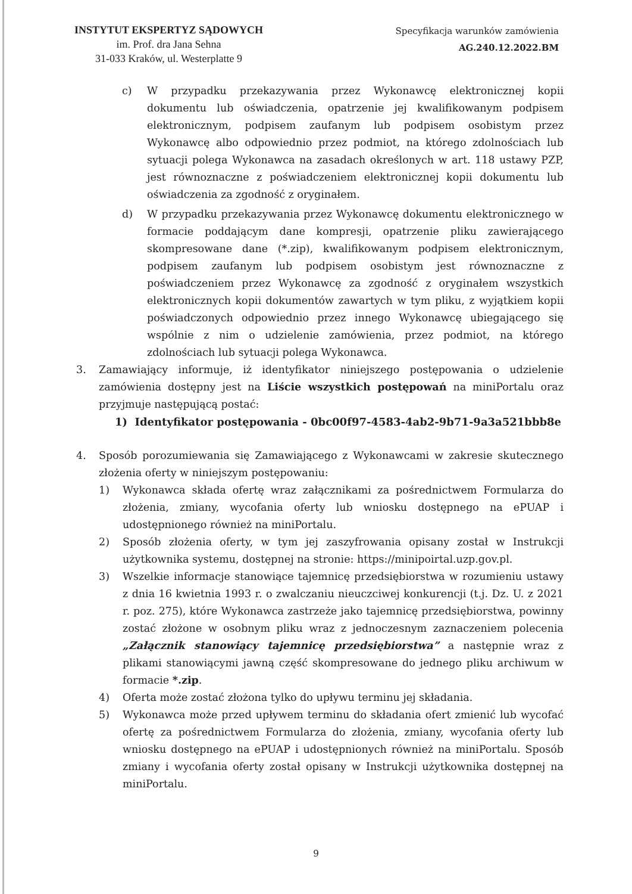INSTYTUT EKSPERTYZ SĄDOWYCH
im. Prof. dra Jana Sehna
31-033 Kraków, ul. Westerplatte 9
Specyfikacja warunków zamówienia
AG.240.12.2022.BM
c) W przypadku przekazywania przez Wykonawcę elektronicznej kopii dokumentu lub oświadczenia, opatrzenie jej kwalifikowanym podpisem elektronicznym, podpisem zaufanym lub podpisem osobistym przez Wykonawcę albo odpowiednio przez podmiot, na którego zdolnościach lub sytuacji polega Wykonawca na zasadach określonych w art. 118 ustawy PZP, jest równoznaczne z poświadczeniem elektronicznej kopii dokumentu lub oświadczenia za zgodność z oryginałem.
d) W przypadku przekazywania przez Wykonawcę dokumentu elektronicznego w formacie poddającym dane kompresji, opatrzenie pliku zawierającego skompresowane dane (*.zip), kwalifikowanym podpisem elektronicznym, podpisem zaufanym lub podpisem osobistym jest równoznaczne z poświadczeniem przez Wykonawcę za zgodność z oryginałem wszystkich elektronicznych kopii dokumentów zawartych w tym pliku, z wyjątkiem kopii poświadczonych odpowiednio przez innego Wykonawcę ubiegającego się wspólnie z nim o udzielenie zamówienia, przez podmiot, na którego zdolnościach lub sytuacji polega Wykonawca.
3. Zamawiający informuje, iż identyfikator niniejszego postępowania o udzielenie zamówienia dostępny jest na Liście wszystkich postępowań na miniPortalu oraz przyjmuje następującą postać:
1) Identyfikator postępowania - 0bc00f97-4583-4ab2-9b71-9a3a521bbb8e
4. Sposób porozumiewania się Zamawiającego z Wykonawcami w zakresie skutecznego złożenia oferty w niniejszym postępowaniu:
1) Wykonawca składa ofertę wraz załącznikami za pośrednictwem Formularza do złożenia, zmiany, wycofania oferty lub wniosku dostępnego na ePUAP i udostępnionego również na miniPortalu.
2) Sposób złożenia oferty, w tym jej zaszyfrowania opisany został w Instrukcji użytkownika systemu, dostępnej na stronie: https://minipoirtal.uzp.gov.pl.
3) Wszelkie informacje stanowiące tajemnicę przedsiębiorstwa w rozumieniu ustawy z dnia 16 kwietnia 1993 r. o zwalczaniu nieuczciwej konkurencji (t.j. Dz. U. z 2021 r. poz. 275), które Wykonawca zastrzeże jako tajemnicę przedsiębiorstwa, powinny zostać złożone w osobnym pliku wraz z jednoczesnym zaznaczeniem polecenia „Załącznik stanowiący tajemnicę przedsiębiorstwa” a następnie wraz z plikami stanowiącymi jawną część skompresowane do jednego pliku archiwum w formacie *.zip.
4) Oferta może zostać złożona tylko do upływu terminu jej składania.
5) Wykonawca może przed upływem terminu do składania ofert zmienić lub wycofać ofertę za pośrednictwem Formularza do złożenia, zmiany, wycofania oferty lub wniosku dostępnego na ePUAP i udostępnionych również na miniPortalu. Sposób zmiany i wycofania oferty został opisany w Instrukcji użytkownika dostępnej na miniPortalu.
9